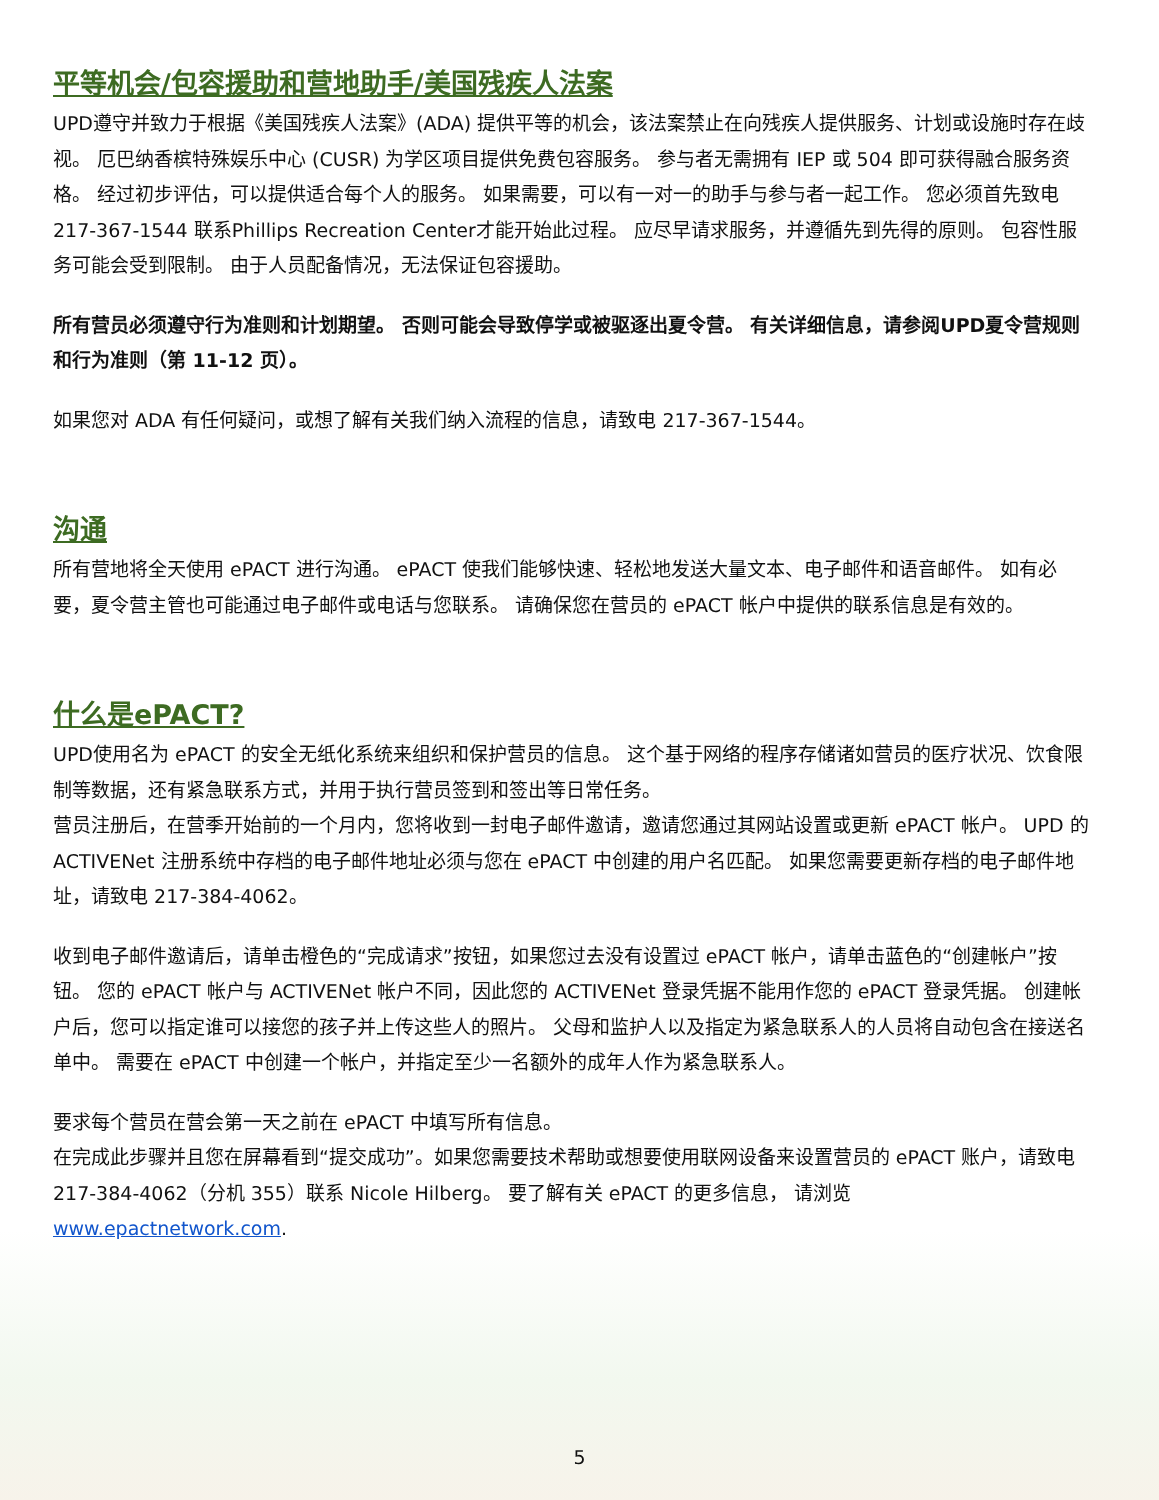平等机会/包容援助和营地助手/美国残疾人法案
UPD遵守并致力于根据《美国残疾人法案》(ADA) 提供平等的机会，该法案禁止在向残疾人提供服务、计划或设施时存在歧视。 厄巴纳香槟特殊娱乐中心 (CUSR) 为学区项目提供免费包容服务。 参与者无需拥有 IEP 或 504 即可获得融合服务资格。 经过初步评估，可以提供适合每个人的服务。 如果需要，可以有一对一的助手与参与者一起工作。 您必须首先致电 217-367-1544 联系Phillips Recreation Center才能开始此过程。 应尽早请求服务，并遵循先到先得的原则。 包容性服务可能会受到限制。 由于人员配备情况，无法保证包容援助。
所有营员必须遵守行为准则和计划期望。 否则可能会导致停学或被驱逐出夏令营。 有关详细信息，请参阅UPD夏令营规则和行为准则（第 11-12 页）。
如果您对 ADA 有任何疑问，或想了解有关我们纳入流程的信息，请致电 217-367-1544。
沟通
所有营地将全天使用 ePACT 进行沟通。 ePACT 使我们能够快速、轻松地发送大量文本、电子邮件和语音邮件。 如有必要，夏令营主管也可能通过电子邮件或电话与您联系。 请确保您在营员的 ePACT 帐户中提供的联系信息是有效的。
什么是ePACT?
UPD使用名为 ePACT 的安全无纸化系统来组织和保护营员的信息。 这个基于网络的程序存储诸如营员的医疗状况、饮食限制等数据，还有紧急联系方式，并用于执行营员签到和签出等日常任务。
营员注册后，在营季开始前的一个月内，您将收到一封电子邮件邀请，邀请您通过其网站设置或更新 ePACT 帐户。 UPD 的ACTIVENet 注册系统中存档的电子邮件地址必须与您在 ePACT 中创建的用户名匹配。 如果您需要更新存档的电子邮件地址，请致电 217-384-4062。
收到电子邮件邀请后，请单击橙色的“完成请求”按钮，如果您过去没有设置过 ePACT 帐户，请单击蓝色的“创建帐户”按钮。 您的 ePACT 帐户与 ACTIVENet 帐户不同，因此您的 ACTIVENet 登录凭据不能用作您的 ePACT 登录凭据。 创建帐户后，您可以指定谁可以接您的孩子并上传这些人的照片。 父母和监护人以及指定为紧急联系人的人员将自动包含在接送名单中。 需要在 ePACT 中创建一个帐户，并指定至少一名额外的成年人作为紧急联系人。
要求每个营员在营会第一天之前在 ePACT 中填写所有信息。
在完成此步骤并且您在屏幕看到“提交成功”。如果您需要技术帮助或想要使用联网设备来设置营员的 ePACT 账户，请致电 217-384-4062（分机 355）联系 Nicole Hilberg。 要了解有关 ePACT 的更多信息， 请浏览 www.epactnetwork.com.
5